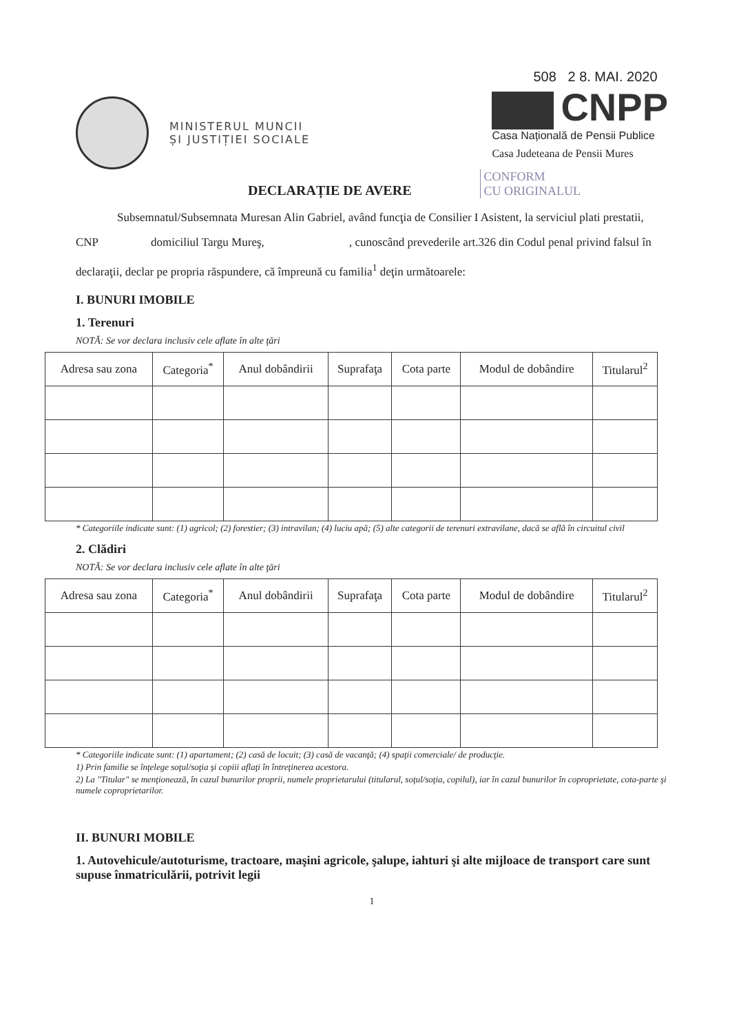MINISTERUL MUNCII
ȘI JUSTIȚIEI SOCIALE
508 2 8. MAI. 2020
CNPP
Casa Națională de Pensii Publice
Casa Judeteana de Pensii Mures
DECLARAȚIE DE AVERE
CONFORM
CU ORIGINALUL
Subsemnatul/Subsemnata Muresan Alin Gabriel, având funcţia de Consilier I Asistent, la serviciul plati prestatii, CNP domiciliul Targu Mureş, , cunoscând prevederile art.326 din Codul penal privind falsul în declaraţii, declar pe propria răspundere, că împreună cu familia<sup>1</sup> deţin următoarele:
I. BUNURI IMOBILE
1. Terenuri
NOTĂ: Se vor declara inclusiv cele aflate în alte ţări
| Adresa sau zona | Categoria<sup>*</sup> | Anul dobândirii | Suprafaţa | Cota parte | Modul de dobândire | Titularul<sup>2</sup> |
| --- | --- | --- | --- | --- | --- | --- |
* Categoriile indicate sunt: (1) agricol; (2) forestier; (3) intravilan; (4) luciu apă; (5) alte categorii de terenuri extravilane, dacă se află în circuitul civil
2. Clădiri
NOTĂ: Se vor declara inclusiv cele aflate în alte ţări
| Adresa sau zona | Categoria<sup>*</sup> | Anul dobândirii | Suprafaţa | Cota parte | Modul de dobândire | Titularul<sup>2</sup> |
| --- | --- | --- | --- | --- | --- | --- |
* Categoriile indicate sunt: (1) apartament; (2) casă de locuit; (3) casă de vacanţă; (4) spaţii comerciale/ de producţie.
1) Prin familie se înţelege soţul/soţia şi copiii aflaţi în întreţinerea acestora.
2) La "Titular" se menţionează, în cazul bunurilor proprii, numele proprietarului (titularul, soţul/soţia, copilul), iar în cazul bunurilor în coproprietate, cota-parte şi numele coproprietarilor.
II. BUNURI MOBILE
1. Autovehicule/autoturisme, tractoare, maşini agricole, şalupe, iahturi şi alte mijloace de transport care sunt supuse înmatriculării, potrivit legii
1